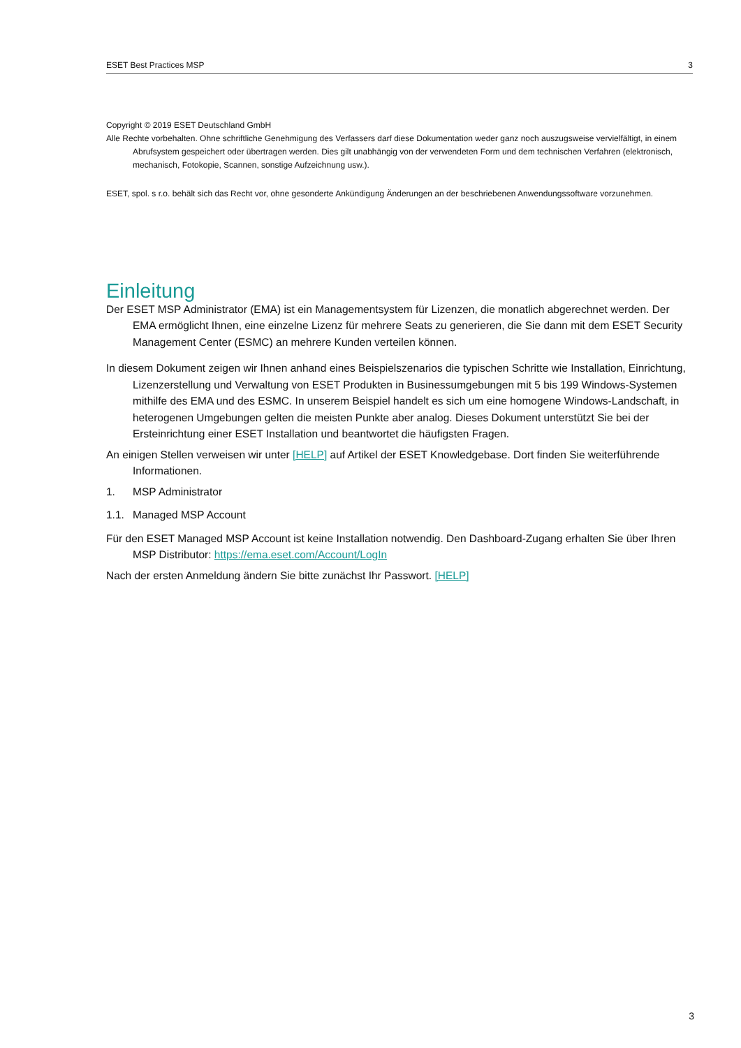ESET Best Practices MSP 3
Copyright © 2019 ESET Deutschland GmbH
Alle Rechte vorbehalten. Ohne schriftliche Genehmigung des Verfassers darf diese Dokumentation weder ganz noch auszugsweise vervielfältigt, in einem Abrufsystem gespeichert oder übertragen werden. Dies gilt unabhängig von der verwendeten Form und dem technischen Verfahren (elektronisch, mechanisch, Fotokopie, Scannen, sonstige Aufzeichnung usw.).
ESET, spol. s r.o. behält sich das Recht vor, ohne gesonderte Ankündigung Änderungen an der beschriebenen Anwendungssoftware vorzunehmen.
Einleitung
Der ESET MSP Administrator (EMA) ist ein Managementsystem für Lizenzen, die monatlich abgerechnet werden. Der EMA ermöglicht Ihnen, eine einzelne Lizenz für mehrere Seats zu generieren, die Sie dann mit dem ESET Security Management Center (ESMC) an mehrere Kunden verteilen können.
In diesem Dokument zeigen wir Ihnen anhand eines Beispielszenarios die typischen Schritte wie Installation, Einrichtung, Lizenzerstellung und Verwaltung von ESET Produkten in Businessumgebungen mit 5 bis 199 Windows-Systemen mithilfe des EMA und des ESMC. In unserem Beispiel handelt es sich um eine homogene Windows-Landschaft, in heterogenen Umgebungen gelten die meisten Punkte aber analog. Dieses Dokument unterstützt Sie bei der Ersteinrichtung einer ESET Installation und beantwortet die häufigsten Fragen.
An einigen Stellen verweisen wir unter [HELP] auf Artikel der ESET Knowledgebase. Dort finden Sie weiterführende Informationen.
1. MSP Administrator
1.1. Managed MSP Account
Für den ESET Managed MSP Account ist keine Installation notwendig. Den Dashboard-Zugang erhalten Sie über Ihren MSP Distributor: https://ema.eset.com/Account/LogIn
Nach der ersten Anmeldung ändern Sie bitte zunächst Ihr Passwort. [HELP]
3